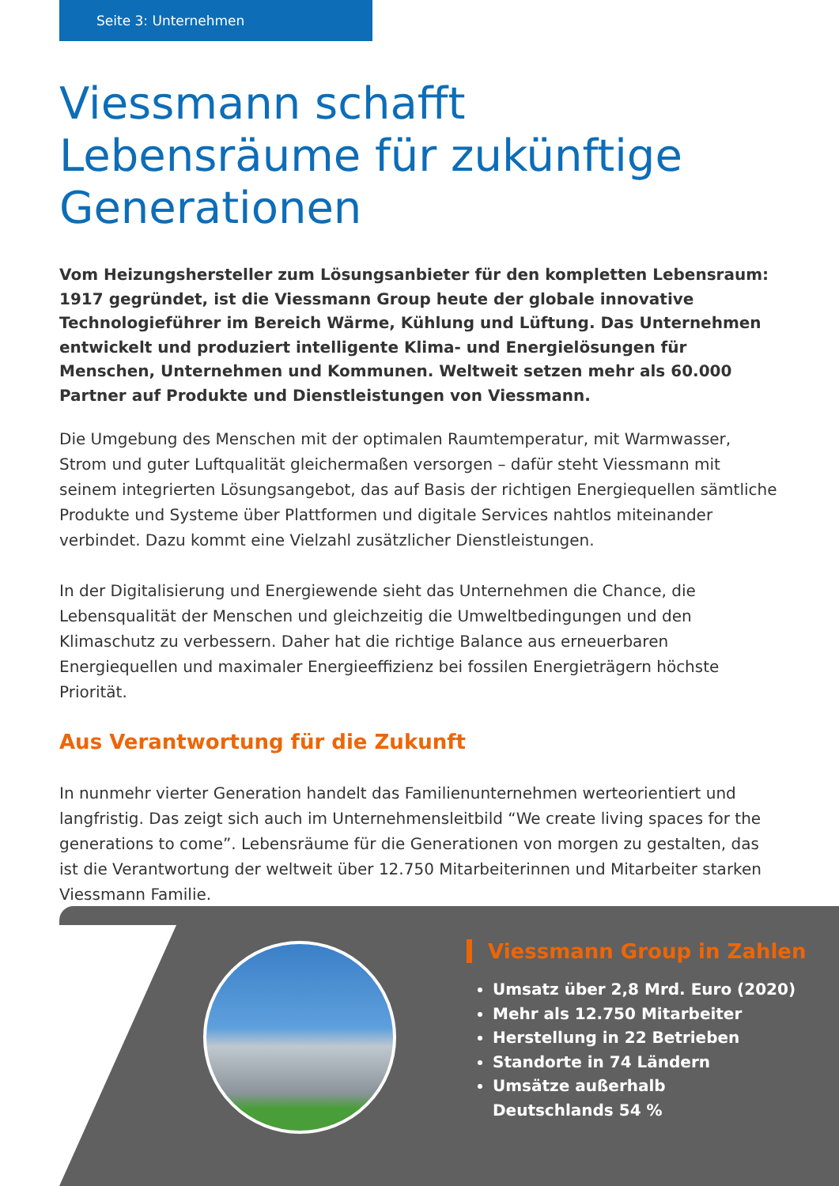Seite 3: Unternehmen
Viessmann schafft Lebensräume für zukünftige Generationen
Vom Heizungshersteller zum Lösungsanbieter für den kompletten Lebensraum: 1917 gegründet, ist die Viessmann Group heute der globale innovative Technologieführer im Bereich Wärme, Kühlung und Lüftung. Das Unternehmen entwickelt und produziert intelligente Klima- und Energielösungen für Menschen, Unternehmen und Kommunen. Weltweit setzen mehr als 60.000 Partner auf Produkte und Dienstleistungen von Viessmann.
Die Umgebung des Menschen mit der optimalen Raumtemperatur, mit Warmwasser, Strom und guter Luftqualität gleichermaßen versorgen – dafür steht Viessmann mit seinem integrierten Lösungsangebot, das auf Basis der richtigen Energiequellen sämtliche Produkte und Systeme über Plattformen und digitale Services nahtlos miteinander verbindet. Dazu kommt eine Vielzahl zusätzlicher Dienstleistungen.
In der Digitalisierung und Energiewende sieht das Unternehmen die Chance, die Lebensqualität der Menschen und gleichzeitig die Umweltbedingungen und den Klimaschutz zu verbessern. Daher hat die richtige Balance aus erneuerbaren Energiequellen und maximaler Energieeffizienz bei fossilen Energieträgern höchste Priorität.
Aus Verantwortung für die Zukunft
In nunmehr vierter Generation handelt das Familienunternehmen werteorientiert und langfristig. Das zeigt sich auch im Unternehmensleitbild “We create living spaces for the generations to come”. Lebensräume für die Generationen von morgen zu gestalten, das ist die Verantwortung der weltweit über 12.750 Mitarbeiterinnen und Mitarbeiter starken Viessmann Familie.
Viessmann Group in Zahlen
Umsatz über 2,8 Mrd. Euro (2020)
Mehr als 12.750 Mitarbeiter
Herstellung in 22 Betrieben
Standorte in 74 Ländern
Umsätze außerhalb
Deutschlands 54 %